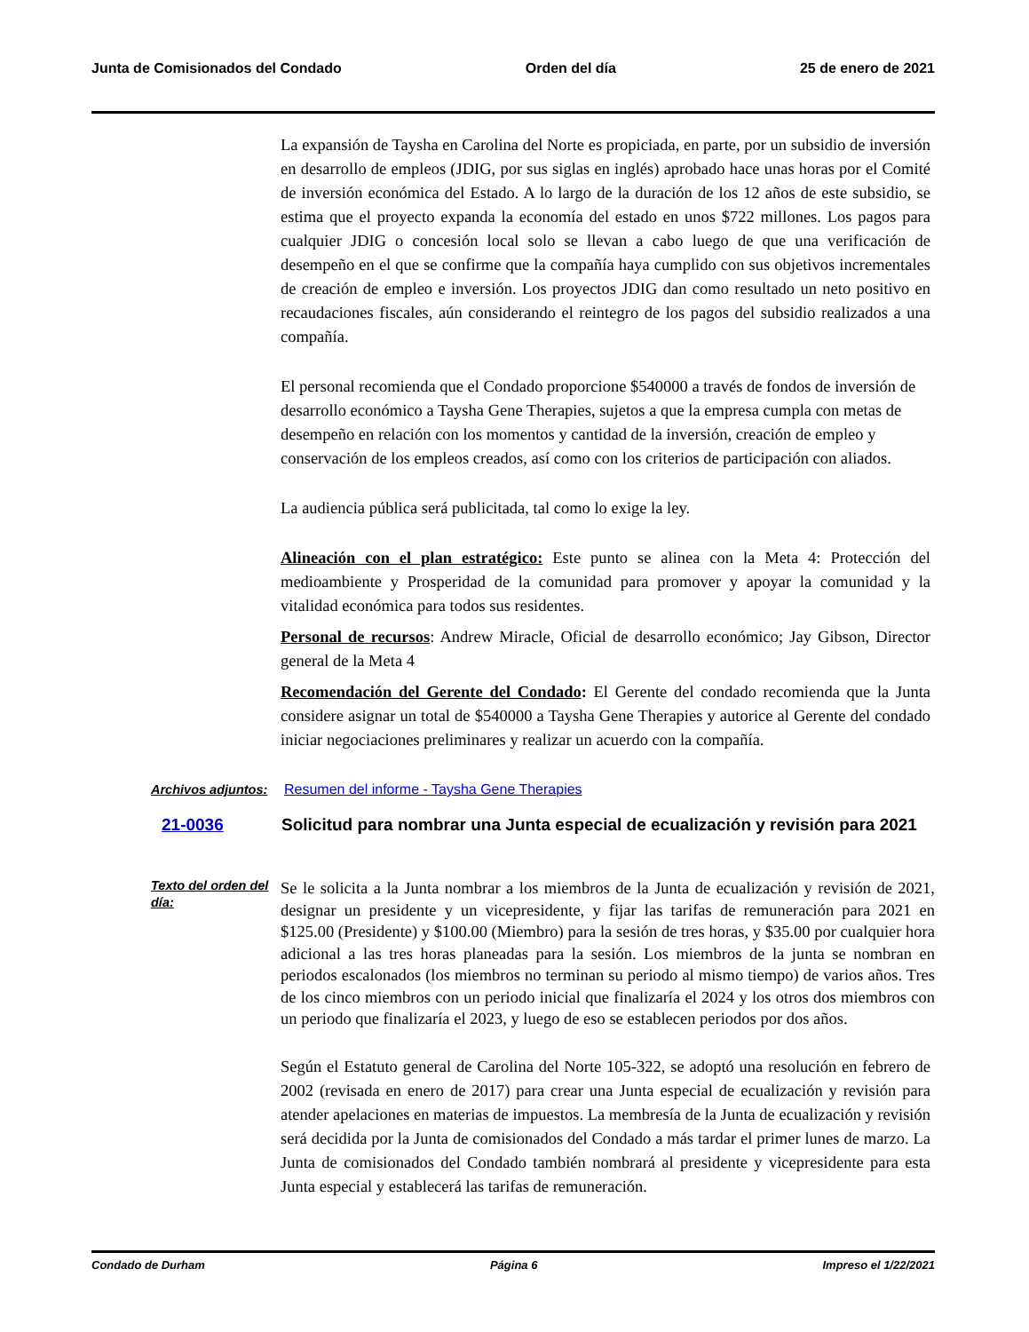Junta de Comisionados del Condado Orden del día 25 de enero de 2021
La expansión de Taysha en Carolina del Norte es propiciada, en parte, por un subsidio de inversión en desarrollo de empleos (JDIG, por sus siglas en inglés) aprobado hace unas horas por el Comité de inversión económica del Estado. A lo largo de la duración de los 12 años de este subsidio, se estima que el proyecto expanda la economía del estado en unos $722 millones. Los pagos para cualquier JDIG o concesión local solo se llevan a cabo luego de que una verificación de desempeño en el que se confirme que la compañía haya cumplido con sus objetivos incrementales de creación de empleo e inversión. Los proyectos JDIG dan como resultado un neto positivo en recaudaciones fiscales, aún considerando el reintegro de los pagos del subsidio realizados a una compañía.
El personal recomienda que el Condado proporcione $540000 a través de fondos de inversión de desarrollo económico a Taysha Gene Therapies, sujetos a que la empresa cumpla con metas de desempeño en relación con los momentos y cantidad de la inversión, creación de empleo y conservación de los empleos creados, así como con los criterios de participación con aliados.
La audiencia pública será publicitada, tal como lo exige la ley.
Alineación con el plan estratégico: Este punto se alinea con la Meta 4: Protección del medioambiente y Prosperidad de la comunidad para promover y apoyar la comunidad y la vitalidad económica para todos sus residentes.
Personal de recursos: Andrew Miracle, Oficial de desarrollo económico; Jay Gibson, Director general de la Meta 4
Recomendación del Gerente del Condado: El Gerente del condado recomienda que la Junta considere asignar un total de $540000 a Taysha Gene Therapies y autorice al Gerente del condado iniciar negociaciones preliminares y realizar un acuerdo con la compañía.
Archivos adjuntos:
Resumen del informe - Taysha Gene Therapies
21-0036 Solicitud para nombrar una Junta especial de ecualización y revisión para 2021
Texto del orden del día:
Se le solicita a la Junta nombrar a los miembros de la Junta de ecualización y revisión de 2021, designar un presidente y un vicepresidente, y fijar las tarifas de remuneración para 2021 en $125.00 (Presidente) y $100.00 (Miembro) para la sesión de tres horas, y $35.00 por cualquier hora adicional a las tres horas planeadas para la sesión. Los miembros de la junta se nombran en periodos escalonados (los miembros no terminan su periodo al mismo tiempo) de varios años. Tres de los cinco miembros con un periodo inicial que finalizaría el 2024 y los otros dos miembros con un periodo que finalizaría el 2023, y luego de eso se establecen periodos por dos años.
Según el Estatuto general de Carolina del Norte 105-322, se adoptó una resolución en febrero de 2002 (revisada en enero de 2017) para crear una Junta especial de ecualización y revisión para atender apelaciones en materias de impuestos. La membresía de la Junta de ecualización y revisión será decidida por la Junta de comisionados del Condado a más tardar el primer lunes de marzo. La Junta de comisionados del Condado también nombrará al presidente y vicepresidente para esta Junta especial y establecerá las tarifas de remuneración.
Condado de Durham Página 6 Impreso el 1/22/2021